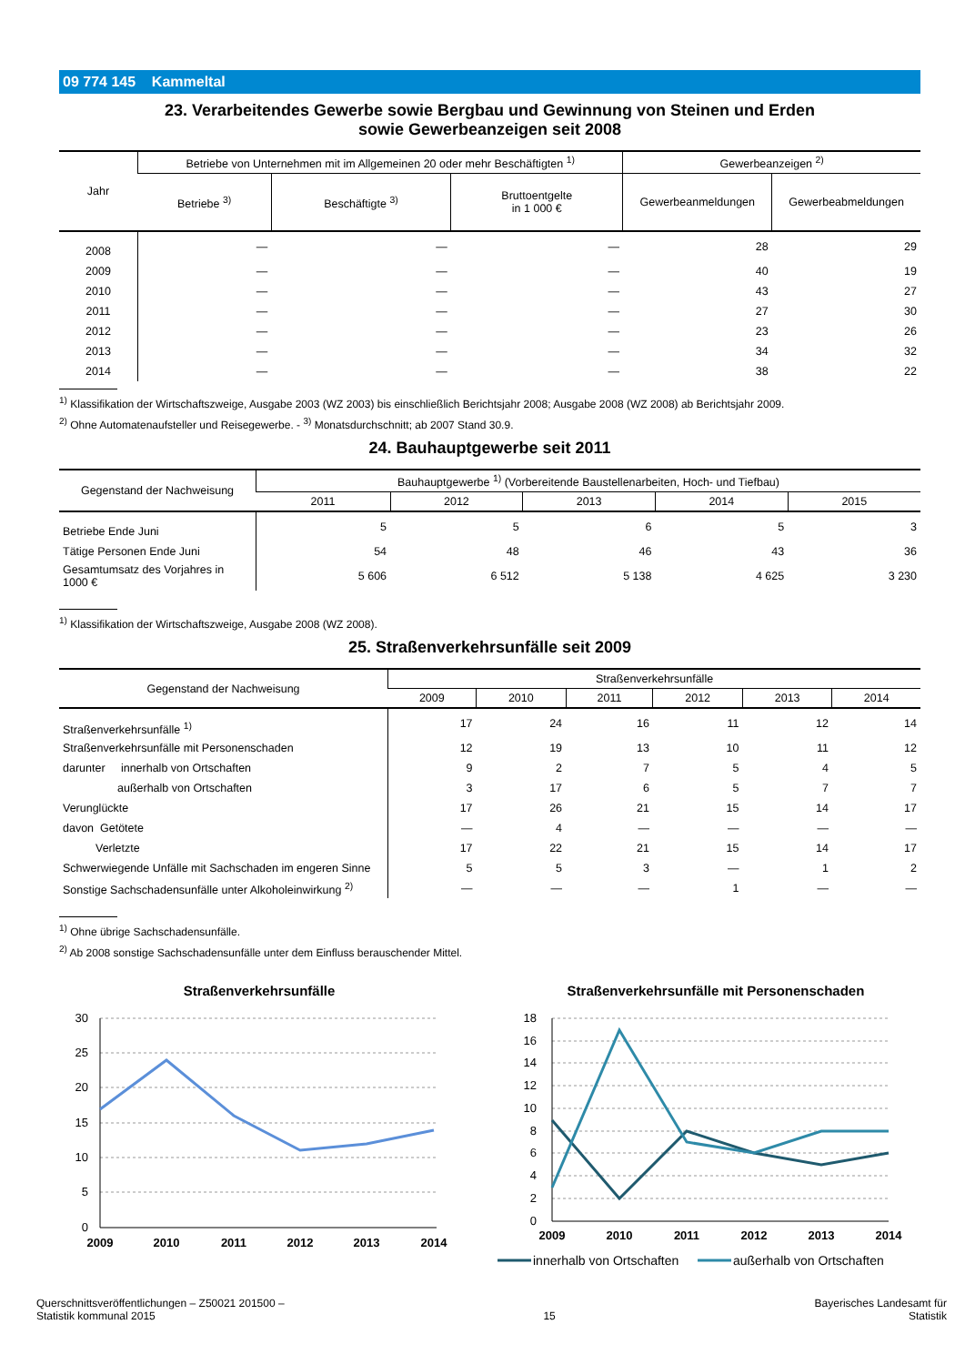09 774 145 Kammeltal
23. Verarbeitendes Gewerbe sowie Bergbau und Gewinnung von Steinen und Erden
sowie Gewerbeanzeigen seit 2008
| Jahr | Betriebe von Unternehmen mit im Allgemeinen 20 oder mehr Beschäftigten <sup>1)</sup> | | | Gewerbeanzeigen <sup>2)</sup> | |
| --- | --- | --- | --- | --- | --- |
| | Betriebe <sup>3)</sup> | Beschäftigte <sup>3)</sup> | Bruttoentgelte in 1 000 € | Gewerbeanmeldungen | Gewerbeabmeldungen |
| 2008 | — | — | — | 28 | 29 |
| 2009 | — | — | — | 40 | 19 |
| 2010 | — | — | — | 43 | 27 |
| 2011 | — | — | — | 27 | 30 |
| 2012 | — | — | — | 23 | 26 |
| 2013 | — | — | — | 34 | 32 |
| 2014 | — | — | — | 38 | 22 |
<sup>1)</sup> Klassifikation der Wirtschaftszweige, Ausgabe 2003 (WZ 2003) bis einschließlich Berichtsjahr 2008; Ausgabe 2008 (WZ 2008) ab Berichtsjahr 2009.
<sup>2)</sup> Ohne Automatenaufsteller und Reisegewerbe. - <sup>3)</sup> Monatsdurchschnitt; ab 2007 Stand 30.9.
24. Bauhauptgewerbe seit 2011
| Gegenstand der Nachweisung | Bauhauptgewerbe <sup>1)</sup> (Vorbereitende Baustellenarbeiten, Hoch- und Tiefbau) | | | | |
| --- | --- | --- | --- | --- | --- |
| | 2011 | 2012 | 2013 | 2014 | 2015 |
| Betriebe Ende Juni | 5 | 5 | 6 | 5 | 3 |
| Tätige Personen Ende Juni | 54 | 48 | 46 | 43 | 36 |
| Gesamtumsatz des Vorjahres in 1000 € | 5 606 | 6 512 | 5 138 | 4 625 | 3 230 |
<sup>1)</sup> Klassifikation der Wirtschaftszweige, Ausgabe 2008 (WZ 2008).
25. Straßenverkehrsunfälle seit 2009
| Gegenstand der Nachweisung | Straßenverkehrsunfälle | | | | | |
| --- | --- | --- | --- | --- | --- | --- |
| | 2009 | 2010 | 2011 | 2012 | 2013 | 2014 |
| Straßenverkehrsunfälle <sup>1)</sup> | 17 | 24 | 16 | 11 | 12 | 14 |
| Straßenverkehrsunfälle mit Personenschaden | 12 | 19 | 13 | 10 | 11 | 12 |
| darunter innerhalb von Ortschaften | 9 | 2 | 7 | 5 | 4 | 5 |
| außerhalb von Ortschaften | 3 | 17 | 6 | 5 | 7 | 7 |
| Verunglückte | 17 | 26 | 21 | 15 | 14 | 17 |
| davon Getötete | — | 4 | — | — | — | — |
| Verletzte | 17 | 22 | 21 | 15 | 14 | 17 |
| Schwerwiegende Unfälle mit Sachschaden im engeren Sinne | 5 | 5 | 3 | — | 1 | 2 |
| Sonstige Sachschadensunfälle unter Alkoholeinwirkung <sup>2)</sup> | — | — | — | 1 | — | — |
<sup>1)</sup> Ohne übrige Sachschadensunfälle.
<sup>2)</sup> Ab 2008 sonstige Sachschadensunfälle unter dem Einfluss berauschender Mittel.
Straßenverkehrsunfälle
30
25
20
15
10
5
0
2009
2010
2011
2012
2013
2014
Straßenverkehrsunfälle mit Personenschaden
18
16
14
12
10
8
6
4
2
0
2009
2010
2011
2012
2013
2014
innerhalb von Ortschaften
außerhalb von Ortschaften
Querschnittsveröffentlichungen – Z50021 201500 –
Statistik kommunal 2015
15
Bayerisches Landesamt für
Statistik